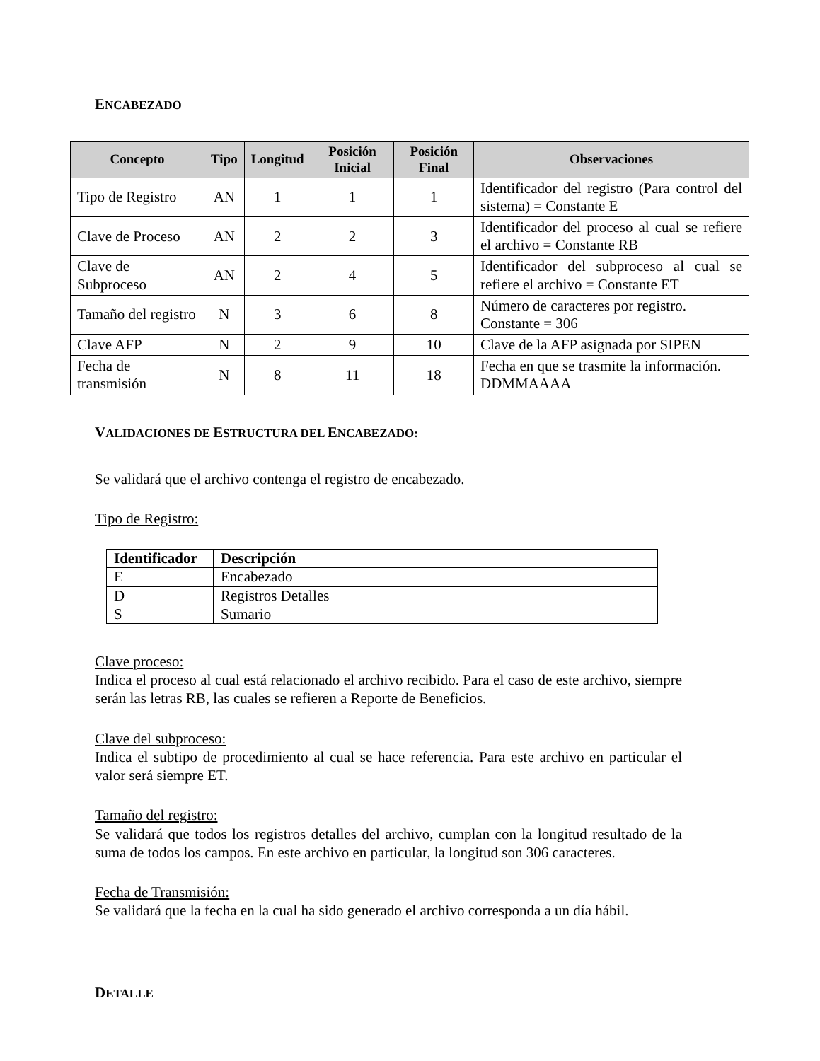ENCABEZADO
| Concepto | Tipo | Longitud | Posición Inicial | Posición Final | Observaciones |
| --- | --- | --- | --- | --- | --- |
| Tipo de Registro | AN | 1 | 1 | 1 | Identificador del registro (Para control del sistema) = Constante E |
| Clave de Proceso | AN | 2 | 2 | 3 | Identificador del proceso al cual se refiere el archivo = Constante RB |
| Clave de Subproceso | AN | 2 | 4 | 5 | Identificador del subproceso al cual se refiere el archivo = Constante ET |
| Tamaño del registro | N | 3 | 6 | 8 | Número de caracteres por registro. Constante = 306 |
| Clave AFP | N | 2 | 9 | 10 | Clave de la AFP asignada por SIPEN |
| Fecha de transmisión | N | 8 | 11 | 18 | Fecha en que se trasmite la información. DDMMAAAA |
VALIDACIONES DE ESTRUCTURA DEL ENCABEZADO:
Se validará que el archivo contenga el registro de encabezado.
Tipo de Registro:
| Identificador | Descripción |
| --- | --- |
| E | Encabezado |
| D | Registros Detalles |
| S | Sumario |
Clave proceso:
Indica el proceso al cual está relacionado el archivo recibido. Para el caso de este archivo, siempre serán las letras RB, las cuales se refieren a Reporte de Beneficios.
Clave del subproceso:
Indica el subtipo de procedimiento al cual se hace referencia. Para este archivo en particular el valor será siempre ET.
Tamaño del registro:
Se validará que todos los registros detalles del archivo, cumplan con la longitud resultado de la suma de todos los campos. En este archivo en particular, la longitud son 306 caracteres.
Fecha de Transmisión:
Se validará que la fecha en la cual ha sido generado el archivo corresponda a un día hábil.
DETALLE